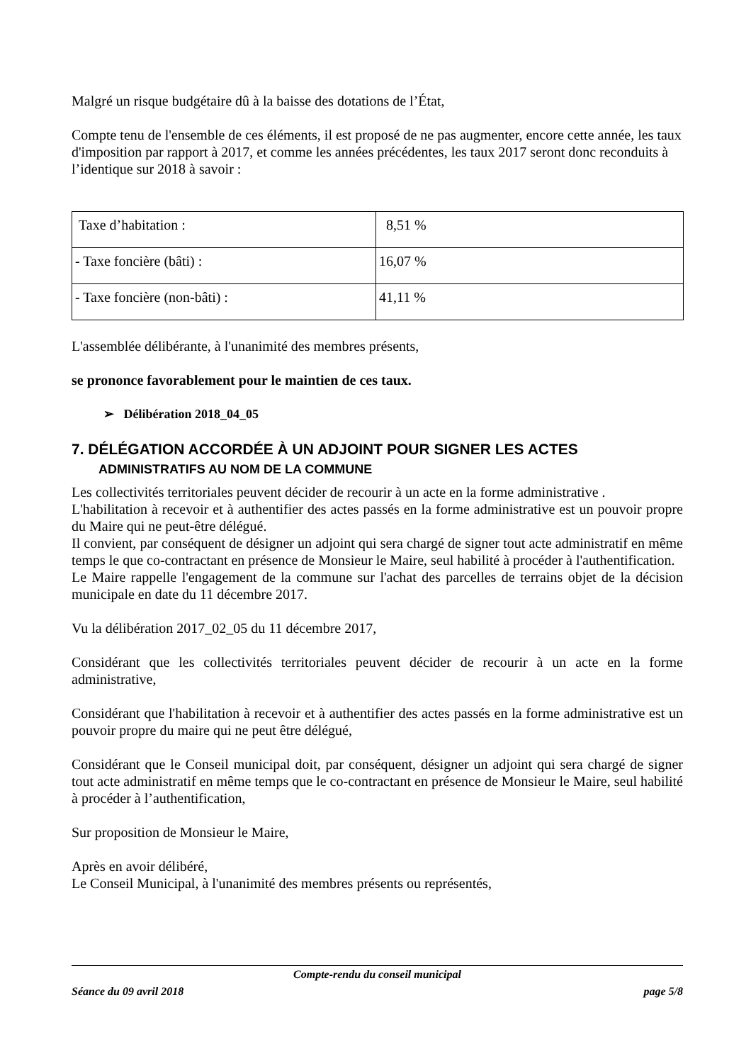Malgré un risque budgétaire dû à la baisse des dotations de l’État,
Compte tenu de l'ensemble de ces éléments, il est proposé de ne pas augmenter, encore cette année, les taux d'imposition par rapport à 2017, et comme les années précédentes, les taux 2017 seront donc reconduits à l’identique sur 2018 à savoir :
| Taxe d’habitation : | 8,51 % |
| - Taxe foncière (bâti) : | 16,07 % |
| - Taxe foncière (non-bâti) : | 41,11 % |
L'assemblée délibérante, à l'unanimité des membres présents,
se prononce favorablement pour le maintien de ces taux.
➢ Délibération 2018_04_05
7. DÉLÉGATION ACCORDÉE À UN ADJOINT POUR SIGNER LES ACTES
ADMINISTRATIFS AU NOM DE LA COMMUNE
Les collectivités territoriales peuvent décider de recourir à un acte en la forme administrative .
L'habilitation à recevoir et à authentifier des actes passés en la forme administrative est un pouvoir propre du Maire qui ne peut-être délégué.
Il convient, par conséquent de désigner un adjoint qui sera chargé de signer tout acte administratif en même temps le que co-contractant en présence de Monsieur le Maire, seul habilité à procéder à l'authentification.
Le Maire rappelle l'engagement de la commune sur l'achat des parcelles de terrains objet de la décision municipale en date du 11 décembre 2017.
Vu la délibération 2017_02_05 du 11 décembre 2017,
Considérant que les collectivités territoriales peuvent décider de recourir à un acte en la forme administrative,
Considérant que l'habilitation à recevoir et à authentifier des actes passés en la forme administrative est un pouvoir propre du maire qui ne peut être délégué,
Considérant que le Conseil municipal doit, par conséquent, désigner un adjoint qui sera chargé de signer tout acte administratif en même temps que le co-contractant en présence de Monsieur le Maire, seul habilité à procéder à l’authentification,
Sur proposition de Monsieur le Maire,
Après en avoir délibéré,
Le Conseil Municipal, à l'unanimité des membres présents ou représentés,
Compte-rendu du conseil municipal
Séance du 09 avril 2018 page 5/8